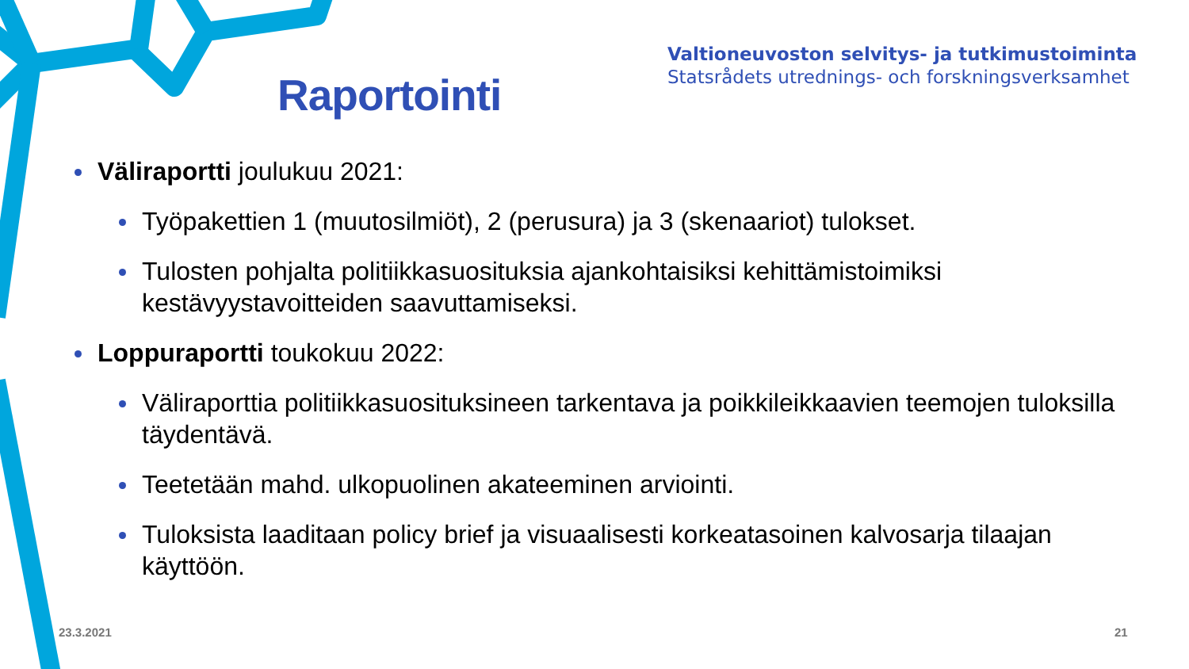Valtioneuvoston selvitys- ja tutkimustoiminta
Statsrådets utrednings- och forskningsverksamhet
Raportointi
Väliraportti joulukuu 2021:
Työpakettien 1 (muutosilmiöt), 2 (perusura) ja 3 (skenaariot) tulokset.
Tulosten pohjalta politiikkasuosituksia ajankohtaisiksi kehittämistoimiksi kestävyystavoitteiden saavuttamiseksi.
Loppuraportti toukokuu 2022:
Väliraporttia politiikkasuosituksineen tarkentava ja poikkileikkaavien teemojen tuloksilla täydentävä.
Teetetään mahd. ulkopuolinen akateeminen arviointi.
Tuloksista laaditaan policy brief ja visuaalisesti korkeatasoinen kalvosarja tilaajan käyttöön.
23.3.2021 21